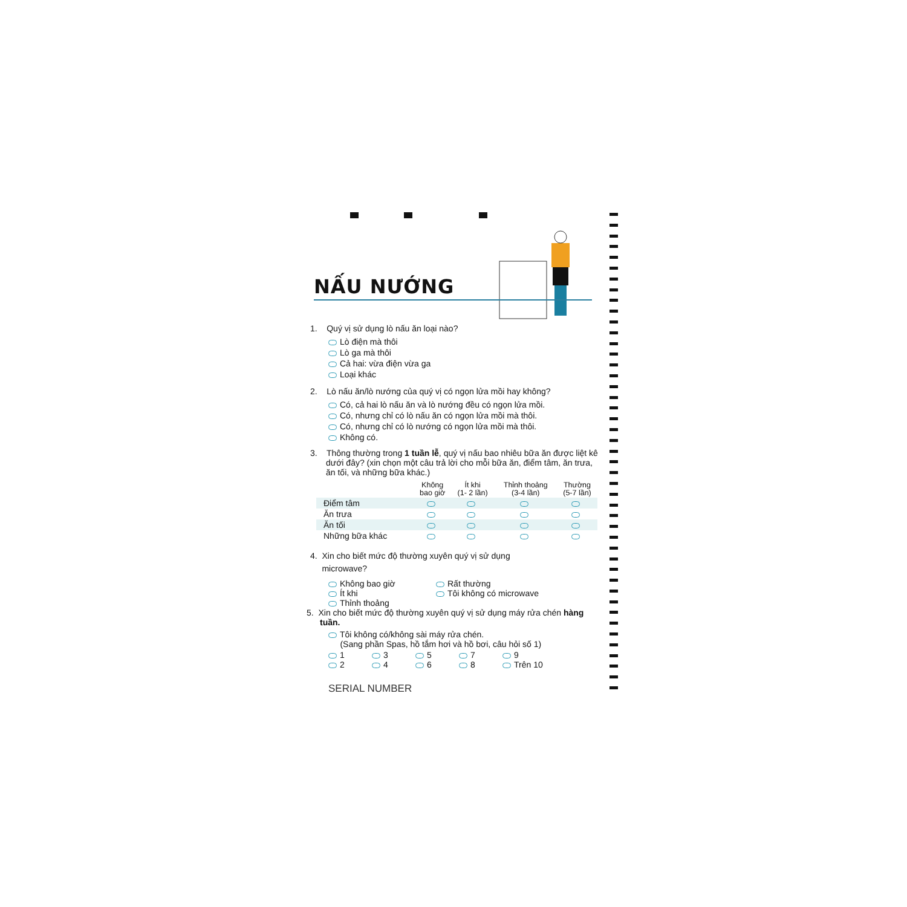NẤU NƯỚNG
1. Quý vị sử dụng lò nấu ăn loại nào?
Lò điện mà thôi
Lò ga mà thôi
Cả hai: vừa điện vừa ga
Loại khác
2. Lò nấu ăn/lò nướng của quý vị có ngọn lửa mồi hay không?
Có, cả hai lò nấu ăn và lò nướng đều có ngọn lửa mồi.
Có, nhưng chỉ có lò nấu ăn có ngọn lửa mồi mà thôi.
Có, nhưng chỉ có lò nướng có ngọn lửa mồi mà thôi.
Không có.
3. Thông thường trong 1 tuần lễ, quý vị nấu bao nhiêu bữa ăn được liệt kê dưới đây? (xin chọn một câu trả lời cho mỗi bữa ăn, điểm tâm, ăn trưa, ăn tối, và những bữa khác.)
| | Không bao giờ | Ít khi (1- 2 lần) | Thỉnh thoảng (3-4 lần) | Thường (5-7 lần) |
| --- | --- | --- | --- | --- |
| Điểm tâm | | | | |
| Ăn trưa | | | | |
| Ăn tối | | | | |
| Những bữa khác | | | | |
4. Xin cho biết mức độ thường xuyên quý vị sử dụng
microwave?
Không bao giờ Rất thường
Ít khi Tôi không có microwave
Thỉnh thoảng
5. Xin cho biết mức độ thường xuyên quý vị sử dụng máy rửa chén hàng tuần.
Tôi không có/không sài máy rửa chén.
(Sang phần Spas, hồ tắm hơi và hồ bơi, câu hỏi số 1)
1
3
5
7
9
2
4
6
8
Trên 10
SERIAL NUMBER